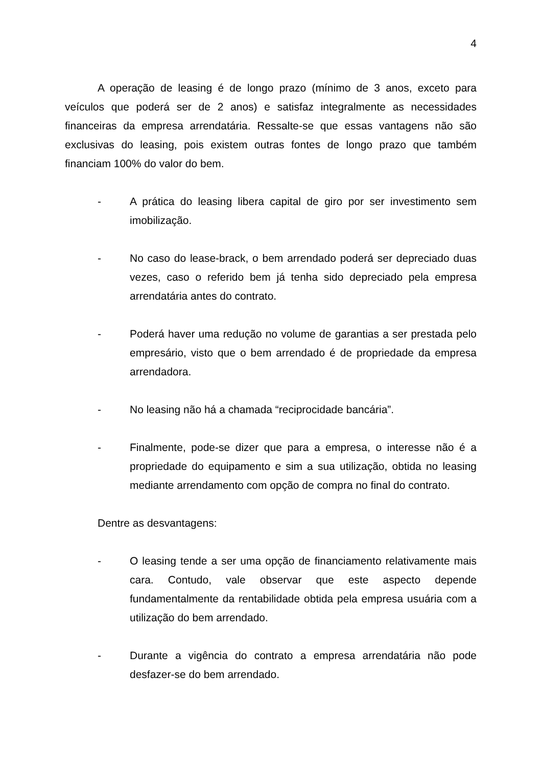4
A operação de leasing é de longo prazo (mínimo de 3 anos, exceto para veículos que poderá ser de 2 anos) e satisfaz integralmente as necessidades financeiras da empresa arrendatária. Ressalte-se que essas vantagens não são exclusivas do leasing, pois existem outras fontes de longo prazo que também financiam 100% do valor do bem.
- A prática do leasing libera capital de giro por ser investimento sem imobilização.
- No caso do lease-brack, o bem arrendado poderá ser depreciado duas vezes, caso o referido bem já tenha sido depreciado pela empresa arrendatária antes do contrato.
- Poderá haver uma redução no volume de garantias a ser prestada pelo empresário, visto que o bem arrendado é de propriedade da empresa arrendadora.
- No leasing não há a chamada “reciprocidade bancária”.
- Finalmente, pode-se dizer que para a empresa, o interesse não é a propriedade do equipamento e sim a sua utilização, obtida no leasing mediante arrendamento com opção de compra no final do contrato.
Dentre as desvantagens:
- O leasing tende a ser uma opção de financiamento relativamente mais cara. Contudo, vale observar que este aspecto depende fundamentalmente da rentabilidade obtida pela empresa usuária com a utilização do bem arrendado.
- Durante a vigência do contrato a empresa arrendatária não pode desfazer-se do bem arrendado.